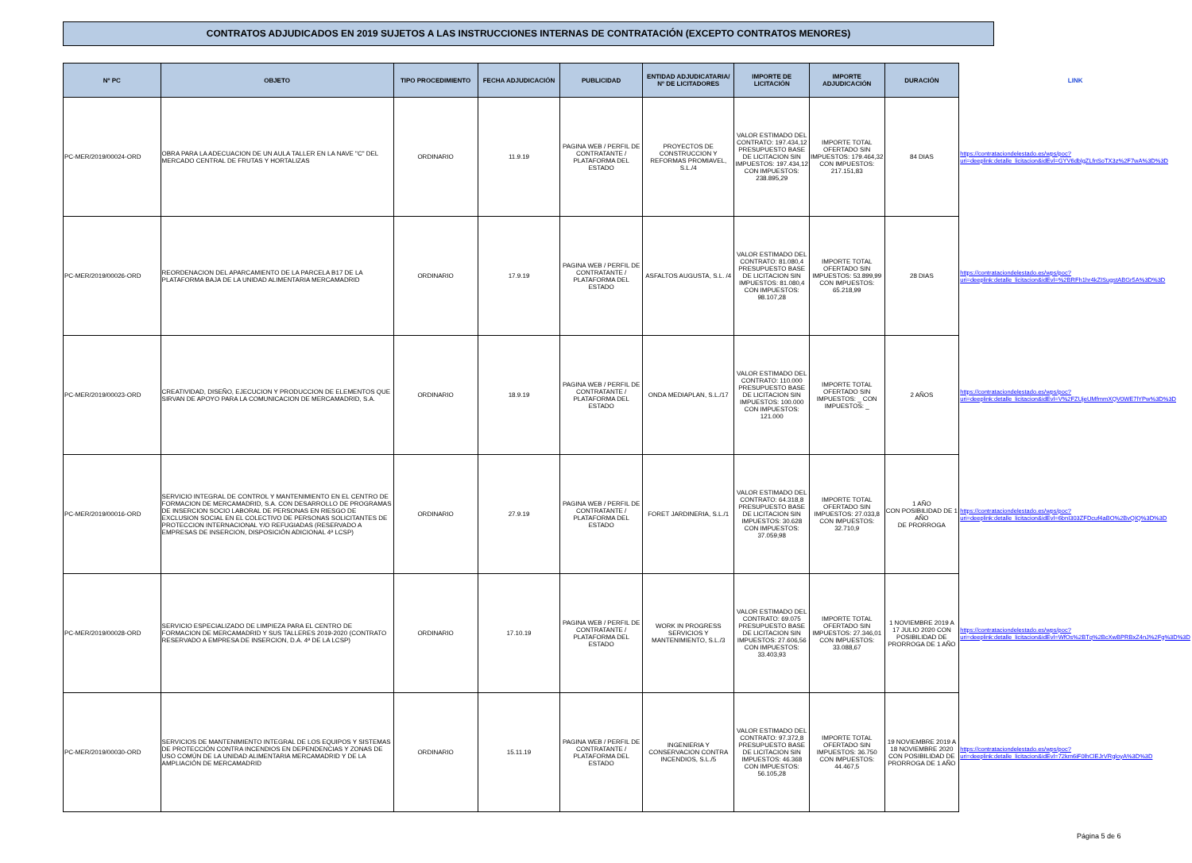CONTRATOS ADJUDICADOS EN 2019 SUJETOS A LAS INSTRUCCIONES INTERNAS DE CONTRATACIÓN (EXCEPTO CONTRATOS MENORES)
| Nº PC | OBJETO | TIPO PROCEDIMIENTO | FECHA ADJUDICACIÓN | PUBLICIDAD | ENTIDAD ADJUDICATARIA/ Nº DE LICITADORES | IMPORTE DE LICITACIÓN | IMPORTE ADJUDICACIÓN | DURACIÓN | LINK |
| --- | --- | --- | --- | --- | --- | --- | --- | --- | --- |
| PC-MER/2019/00024-ORD | OBRA PARA LA ADECUACION DE UN AULA TALLER EN LA NAVE "C" DEL MERCADO CENTRAL DE FRUTAS Y HORTALIZAS | ORDINARIO | 11.9.19 | PAGINA WEB / PERFIL DE CONTRATANTE / PLATAFORMA DEL ESTADO | PROYECTOS DE CONSTRUCCION Y REFORMAS PROMIAVEL, S.L./4 | VALOR ESTIMADO DEL CONTRATO: 197.434,12 PRESUPUESTO BASE DE LICITACION SIN IMPUESTOS: 197.434,12 CON IMPUESTOS: 238.895,29 | IMPORTE TOTAL OFERTADO SIN IMPUESTOS: 179.464,32 CON IMPUESTOS: 217.151,83 | 84 DIAS | https://contrataciondelestado.es/wps/poc?uri=deeplink:detalle_licitacion&idEvl=GYV6dblgZLfnSoTX3z%2F7wA%3D%3D |
| PC-MER/2019/00026-ORD | REORDENACION DEL APARCAMIENTO DE LA PARCELA B17 DE LA PLATAFORMA BAJA DE LA UNIDAD ALIMENTARIA MERCAMADRID | ORDINARIO | 17.9.19 | PAGINA WEB / PERFIL DE CONTRATANTE / PLATAFORMA DEL ESTADO | ASFALTOS AUGUSTA, S.L. /4 | VALOR ESTIMADO DEL CONTRATO: 81.080,4 PRESUPUESTO BASE DE LICITACION SIN IMPUESTOS: 81.080,4 CON IMPUESTOS: 98.107,28 | IMPORTE TOTAL OFERTADO SIN IMPUESTOS: 53.899,99 CON IMPUESTOS: 65.218,99 | 28 DIAS | https://contrataciondelestado.es/wps/poc?uri=deeplink:detalle_licitacion&idEvl=%2BRFh1hr4kZISugstABGr5A%3D%3D |
| PC-MER/2019/00023-ORD | CREATIVIDAD, DISEÑO, EJECUCION Y PRODUCCION DE ELEMENTOS QUE SIRVAN DE APOYO PARA LA COMUNICACION DE MERCAMADRID, S.A. | ORDINARIO | 18.9.19 | PAGINA WEB / PERFIL DE CONTRATANTE / PLATAFORMA DEL ESTADO | ONDA MEDIAPLAN, S.L./17 | VALOR ESTIMADO DEL CONTRATO: 110.000 PRESUPUESTO BASE DE LICITACION SIN IMPUESTOS: 100.000 CON IMPUESTOS: 121.000 | IMPORTE TOTAL OFERTADO SIN IMPUESTOS: _ CON IMPUESTOS: _ | 2 AÑOS | https://contrataciondelestado.es/wps/poc?uri=deeplink:detalle_licitacion&idEvl=V%2FZUjeUMfmmXQV0WE7lYPw%3D%3D |
| PC-MER/2019/00016-ORD | SERVICIO INTEGRAL DE CONTROL Y MANTENIMIENTO EN EL CENTRO DE FORMACION DE MERCAMADRID, S.A. CON DESARROLLO DE PROGRAMAS DE INSERCION SOCIO LABORAL DE PERSONAS EN RIESGO DE EXCLUSION SOCIAL EN EL COLECTIVO DE PERSONAS SOLICITANTES DE PROTECCION INTERNACIONAL Y/O REFUGIADAS (RESERVADO A EMPRESAS DE INSERCION, DISPOSICIÓN ADICIONAL 4ª LCSP) | ORDINARIO | 27.9.19 | PAGINA WEB / PERFIL DE CONTRATANTE / PLATAFORMA DEL ESTADO | FORET JARDINERIA, S.L./1 | VALOR ESTIMADO DEL CONTRATO: 64.318,8 PRESUPUESTO BASE DE LICITACION SIN IMPUESTOS: 30.628 CON IMPUESTOS: 37.059,98 | IMPORTE TOTAL OFERTADO SIN IMPUESTOS: 27.033,8 CON IMPUESTOS: 32.710,9 | 1 AÑO CON POSIBILIDAD DE 1 AÑO DE PRORROGA | https://contrataciondelestado.es/wps/poc?uri=deeplink:detalle_licitacion&idEvl=6bnI303ZFDcuf4aBO%2BvQIQ%3D%3D |
| PC-MER/2019/00028-ORD | SERVICIO ESPECIALIZADO DE LIMPIEZA PARA EL CENTRO DE FORMACION DE MERCAMADRID Y SUS TALLERES 2019-2020 (CONTRATO RESERVADO A EMPRESA DE INSERCION, D.A. 4ª DE LA LCSP) | ORDINARIO | 17.10.19 | PAGINA WEB / PERFIL DE CONTRATANTE / PLATAFORMA DEL ESTADO | WORK IN PROGRESS SERVICIOS Y MANTENIMIENTO, S.L./3 | VALOR ESTIMADO DEL CONTRATO: 69.075 PRESUPUESTO BASE DE LICITACION SIN IMPUESTOS: 27.606,56 CON IMPUESTOS: 33.403,93 | IMPORTE TOTAL OFERTADO SIN IMPUESTOS: 27.346,01 CON IMPUESTOS: 33.088,67 | 1 NOVIEMBRE 2019 A 17 JULIO 2020 CON POSIBILIDAD DE PRORROGA DE 1 AÑO | https://contrataciondelestado.es/wps/poc?uri=deeplink:detalle_licitacion&idEvl=WfOs%2BTq%2BcXwBPRBxZ4nJ%2Fg%3D%3D |
| PC-MER/2019/00030-ORD | SERVICIOS DE MANTENIMIENTO INTEGRAL DE LOS EQUIPOS Y SISTEMAS DE PROTECCIÓN CONTRA INCENDIOS EN DEPENDENCIAS Y ZONAS DE USO COMÚN DE LA UNIDAD ALIMENTARIA MERCAMADRID Y DE LA AMPLIACIÓN DE MERCAMADRID | ORDINARIO | 15.11.19 | PAGINA WEB / PERFIL DE CONTRATANTE / PLATAFORMA DEL ESTADO | INGENIERIA Y CONSERVACION CONTRA INCENDIOS, S.L./5 | VALOR ESTIMADO DEL CONTRATO: 97.372,8 PRESUPUESTO BASE DE LICITACION SIN IMPUESTOS: 46.368 CON IMPUESTOS: 56.105,28 | IMPORTE TOTAL OFERTADO SIN IMPUESTOS: 36.750 CON IMPUESTOS: 44.467,5 | 19 NOVIEMBRE 2019 A 18 NOVIEMBRE 2020 CON POSIBILIDAD DE PRORROGA DE 1 AÑO | https://contrataciondelestado.es/wps/poc?uri=deeplink:detalle_licitacion&idEvl=72km6iF0lhClEJrVRgloyA%3D%3D |
Página 5 de 6